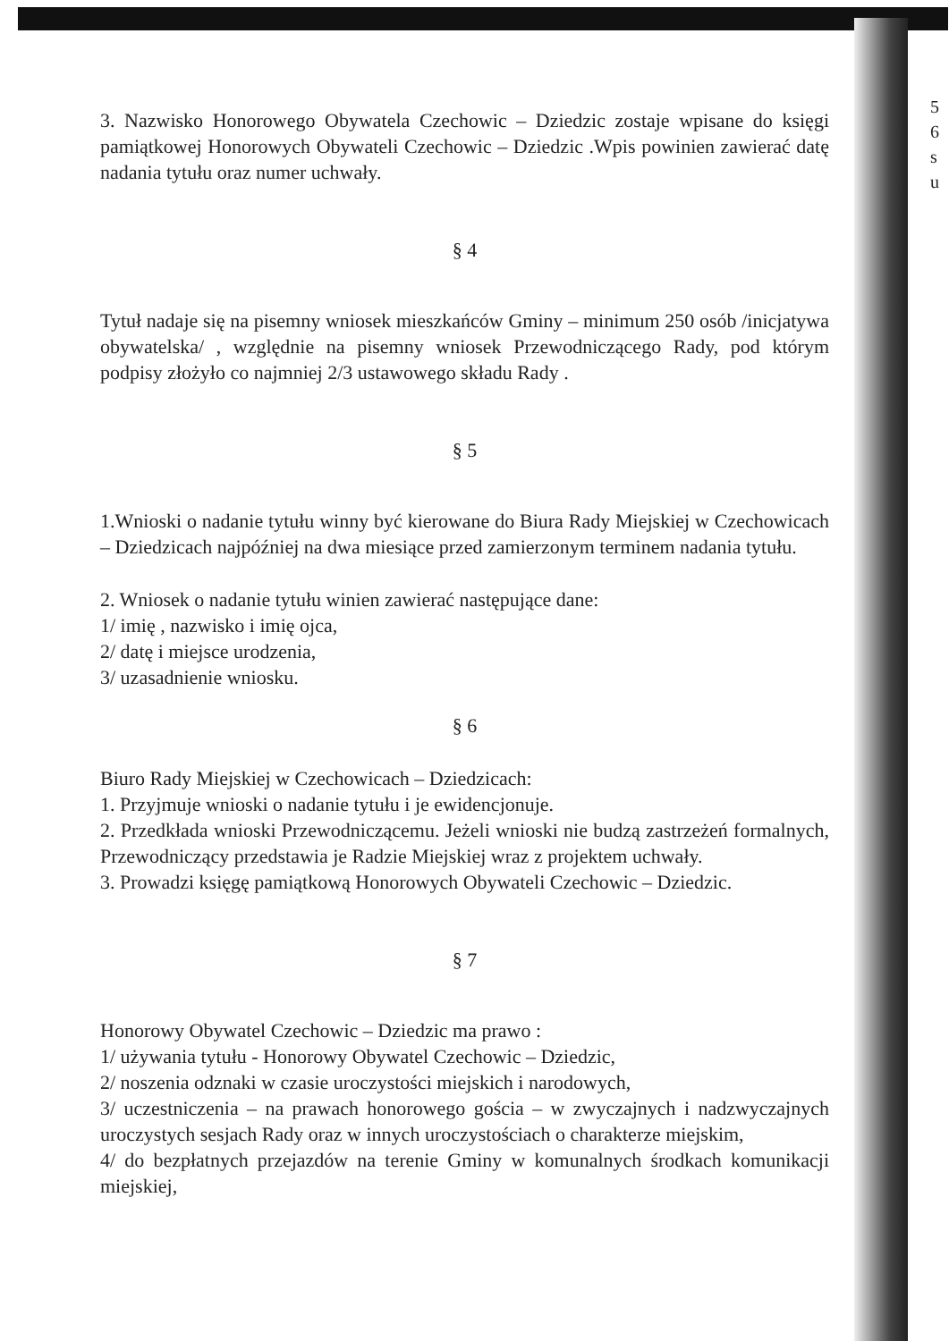3. Nazwisko Honorowego Obywatela Czechowic – Dziedzic zostaje wpisane do księgi pamiątkowej Honorowych Obywateli Czechowic – Dziedzic .Wpis powinien zawierać datę nadania tytułu oraz numer uchwały.
§ 4
Tytuł nadaje się na pisemny wniosek mieszkańców Gminy – minimum 250 osób /inicjatywa obywatelska/ , względnie na pisemny wniosek Przewodniczącego Rady, pod którym podpisy złożyło co najmniej 2/3 ustawowego składu Rady .
§ 5
1.Wnioski o nadanie tytułu winny być kierowane do Biura Rady Miejskiej w Czechowicach – Dziedzicach najpóźniej na dwa miesiące przed zamierzonym terminem nadania tytułu.
2. Wniosek o nadanie tytułu winien zawierać następujące dane:
1/ imię , nazwisko i imię ojca,
2/ datę i miejsce urodzenia,
3/ uzasadnienie wniosku.
§ 6
Biuro Rady Miejskiej w Czechowicach – Dziedzicach:
1. Przyjmuje wnioski o nadanie tytułu i je ewidencjonuje.
2. Przedkłada wnioski Przewodniczącemu. Jeżeli wnioski nie budzą zastrzeżeń formalnych, Przewodniczący przedstawia je Radzie Miejskiej wraz z projektem uchwały.
3. Prowadzi księgę pamiątkową Honorowych Obywateli Czechowic – Dziedzic.
§ 7
Honorowy Obywatel Czechowic – Dziedzic ma prawo :
1/ używania tytułu - Honorowy Obywatel Czechowic – Dziedzic,
2/ noszenia odznaki w czasie uroczystości miejskich i narodowych,
3/ uczestniczenia – na prawach honorowego gościa – w zwyczajnych i nadzwyczajnych uroczystych sesjach Rady oraz w innych uroczystościach o charakterze miejskim,
4/ do bezpłatnych przejazdów na terenie Gminy w komunalnych środkach komunikacji miejskiej,
5
6
s
u